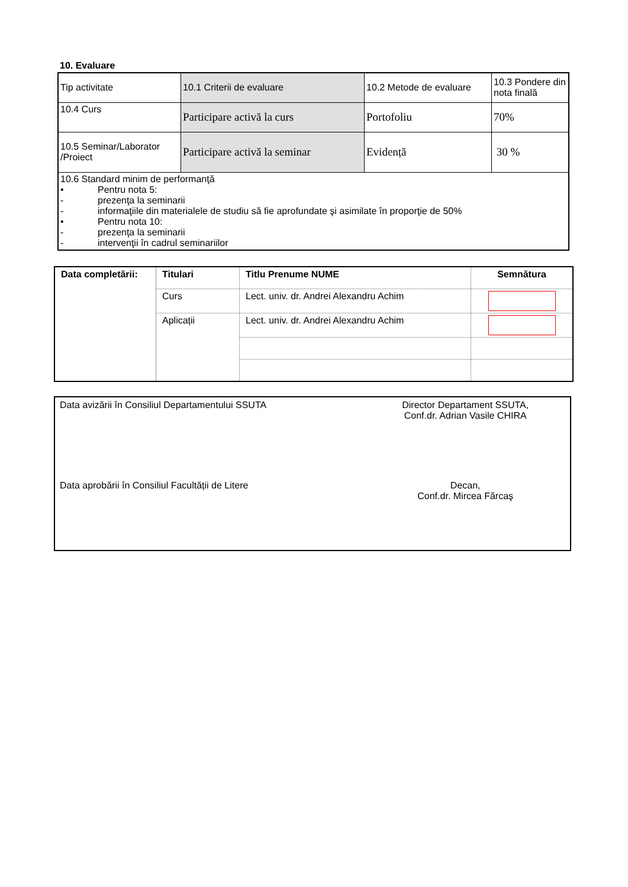10. Evaluare
| Tip activitate | 10.1 Criterii de evaluare | 10.2 Metode de evaluare | 10.3 Pondere din nota finală |
| 10.4 Curs | Participare activă la curs | Portofoliu | 70% |
| 10.5 Seminar/Laborator /Proiect | Participare activă la seminar | Evidență | 30 % |
| 10.6 Standard minim de performanţă • Pentru nota 5: - prezenţa la seminarii - informaţiile din materialele de studiu să fie aprofundate şi asimilate în proporţie de 50% • Pentru nota 10: - prezenţa la seminarii - intervenţii în cadrul seminariilor | | | |
| Data completării: | Titulari | Titlu Prenume NUME | Semnătura |
| | Curs | Lect. univ. dr. Andrei Alexandru Achim | |
| | Aplicații | Lect. univ. dr. Andrei Alexandru Achim | |
Data avizării în Consiliul Departamentului SSUTA Director Departament SSUTA,
Conf.dr. Adrian Vasile CHIRA
Data aprobării în Consiliul Facultății de Litere Decan,
Conf.dr. Mircea Fărcaş